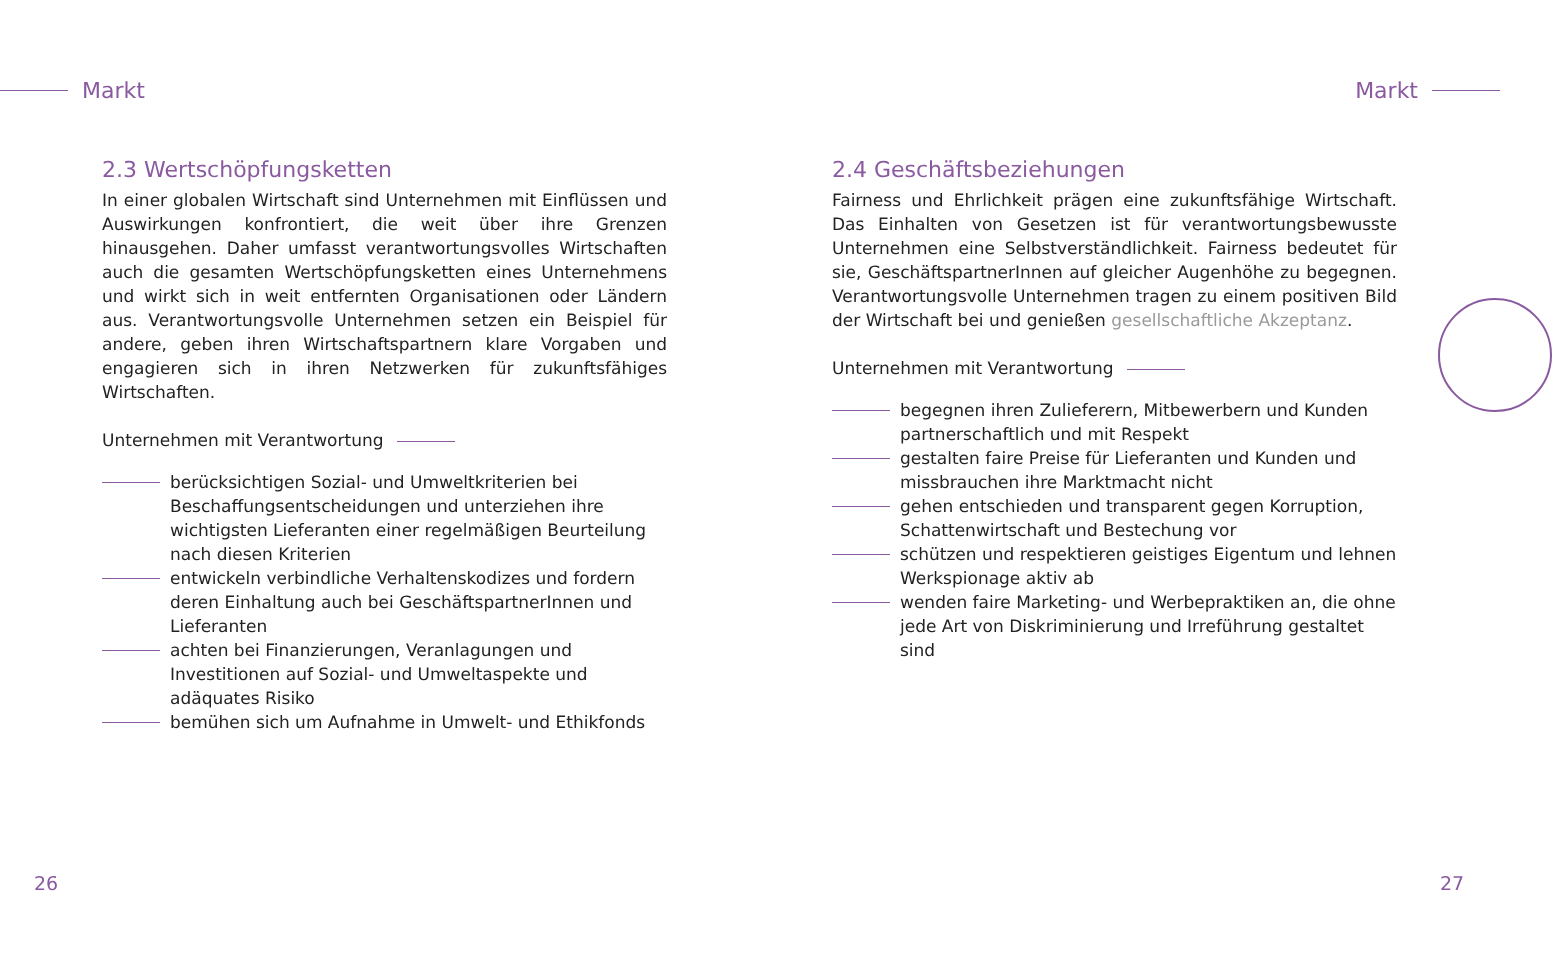Markt
2.3 Wertschöpfungsketten
In einer globalen Wirtschaft sind Unternehmen mit Einflüssen und Auswirkungen konfrontiert, die weit über ihre Grenzen hinausgehen. Daher umfasst verantwortungsvolles Wirtschaften auch die gesamten Wertschöpfungsketten eines Unternehmens und wirkt sich in weit entfernten Organisationen oder Ländern aus. Verantwortungsvolle Unternehmen setzen ein Beispiel für andere, geben ihren Wirtschaftspartnern klare Vorgaben und engagieren sich in ihren Netzwerken für zukunftsfähiges Wirtschaften.
Unternehmen mit Verantwortung
berücksichtigen Sozial- und Umweltkriterien bei Beschaffungsentscheidungen und unterziehen ihre wichtigsten Lieferanten einer regelmäßigen Beurteilung nach diesen Kriterien
entwickeln verbindliche Verhaltenskodizes und fordern deren Einhaltung auch bei GeschäftspartnerInnen und Lieferanten
achten bei Finanzierungen, Veranlagungen und Investitionen auf Sozial- und Umweltaspekte und adäquates Risiko
bemühen sich um Aufnahme in Umwelt- und Ethikfonds
26
Markt
2.4 Geschäftsbeziehungen
Fairness und Ehrlichkeit prägen eine zukunftsfähige Wirtschaft. Das Einhalten von Gesetzen ist für verantwortungsbewusste Unternehmen eine Selbstverständlichkeit. Fairness bedeutet für sie, GeschäftspartnerInnen auf gleicher Augenhöhe zu begegnen. Verantwortungsvolle Unternehmen tragen zu einem positiven Bild der Wirtschaft bei und genießen gesellschaftliche Akzeptanz.
Unternehmen mit Verantwortung
begegnen ihren Zulieferern, Mitbewerbern und Kunden partnerschaftlich und mit Respekt
gestalten faire Preise für Lieferanten und Kunden und missbrauchen ihre Marktmacht nicht
gehen entschieden und transparent gegen Korruption, Schattenwirtschaft und Bestechung vor
schützen und respektieren geistiges Eigentum und lehnen Werkspionage aktiv ab
wenden faire Marketing- und Werbepraktiken an, die ohne jede Art von Diskriminierung und Irreführung gestaltet sind
27